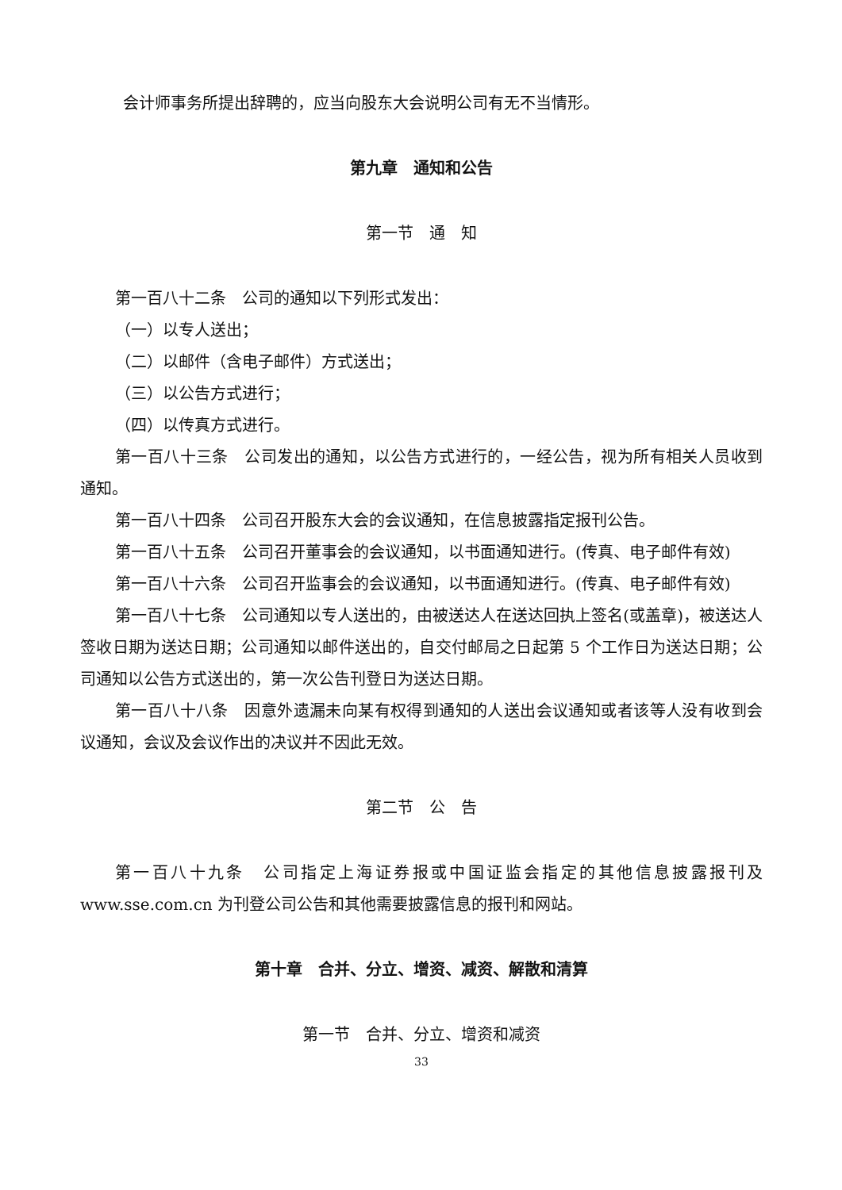会计师事务所提出辞聘的，应当向股东大会说明公司有无不当情形。
第九章　通知和公告
第一节　通　知
第一百八十二条　公司的通知以下列形式发出：
（一）以专人送出；
（二）以邮件（含电子邮件）方式送出；
（三）以公告方式进行；
（四）以传真方式进行。
第一百八十三条　公司发出的通知，以公告方式进行的，一经公告，视为所有相关人员收到通知。
第一百八十四条　公司召开股东大会的会议通知，在信息披露指定报刊公告。
第一百八十五条　公司召开董事会的会议通知，以书面通知进行。(传真、电子邮件有效)
第一百八十六条　公司召开监事会的会议通知，以书面通知进行。(传真、电子邮件有效)
第一百八十七条　公司通知以专人送出的，由被送达人在送达回执上签名(或盖章)，被送达人签收日期为送达日期；公司通知以邮件送出的，自交付邮局之日起第 5 个工作日为送达日期；公司通知以公告方式送出的，第一次公告刊登日为送达日期。
第一百八十八条　因意外遗漏未向某有权得到通知的人送出会议通知或者该等人没有收到会议通知，会议及会议作出的决议并不因此无效。
第二节　公　告
第一百八十九条　公司指定上海证券报或中国证监会指定的其他信息披露报刊及www.sse.com.cn 为刊登公司公告和其他需要披露信息的报刊和网站。
第十章　合并、分立、增资、减资、解散和清算
第一节　合并、分立、增资和减资
33